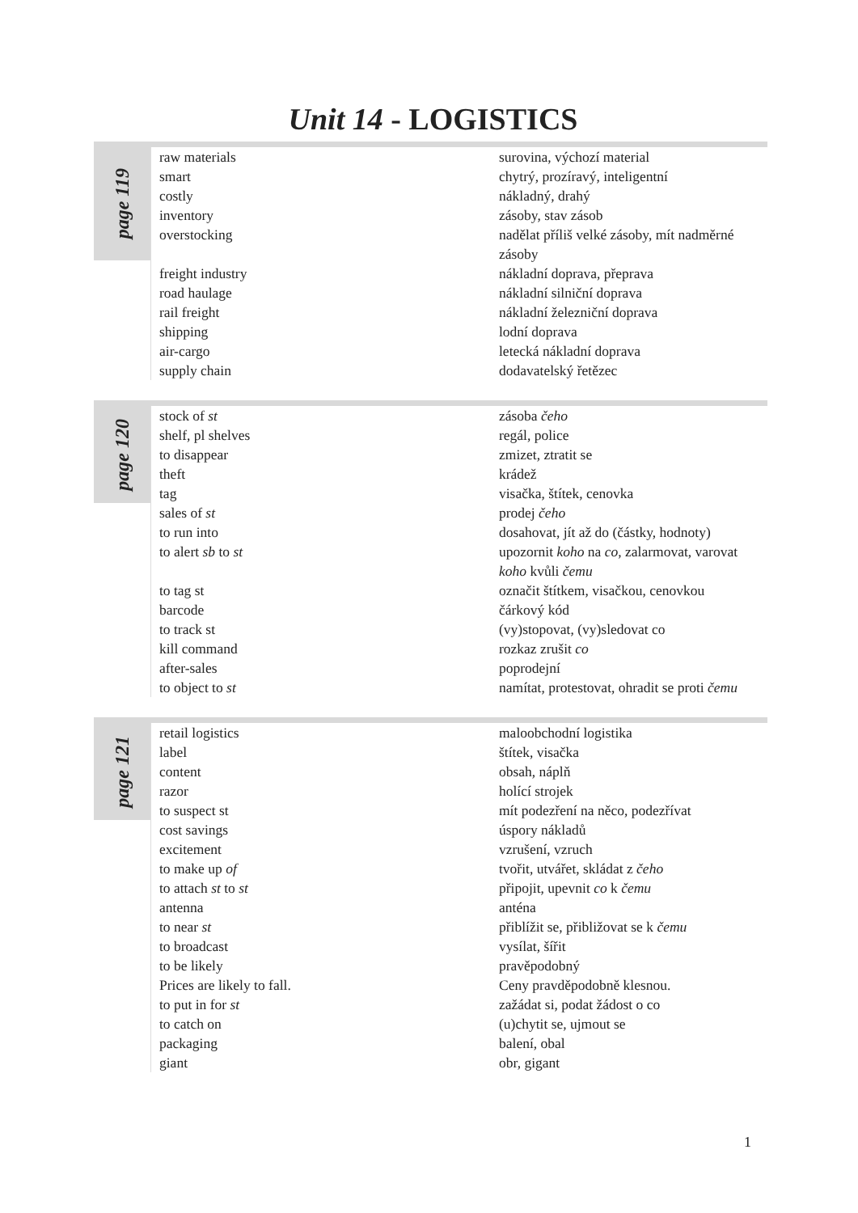Unit 14 - LOGISTICS
page 119
| raw materials | surovina, výchozí material |
| smart | chytrý, prozíravý, inteligentní |
| costly | nákladný, drahý |
| inventory | zásoby, stav zásob |
| overstocking | nadělat příliš velké zásoby, mít nadměrné zásoby |
| freight industry | nákladní doprava, přeprava |
| road haulage | nákladní silniční doprava |
| rail freight | nákladní železniční doprava |
| shipping | lodní doprava |
| air-cargo | letecká nákladní doprava |
| supply chain | dodavatelský řetězec |
page 120
| stock of st | zásoba čeho |
| shelf, pl shelves | regál, police |
| to disappear | zmizet, ztratit se |
| theft | krádež |
| tag | visačka, štítek, cenovka |
| sales of st | prodej čeho |
| to run into | dosahovat, jít až do (částky, hodnoty) |
| to alert sb to st | upozornit koho na co , zalarmovat, varovat koho kvůli čemu |
| to tag st | označit štítkem, visačkou, cenovkou |
| barcode | čárkový kód |
| to track st | (vy)stopovat, (vy)sledovat co |
| kill command | rozkaz zrušit co |
| after-sales | poprodejní |
| to object to st | namítat, protestovat, ohradit se proti čemu |
page 121
| retail logistics | maloobchodní logistika |
| label | štítek, visačka |
| content | obsah, náplň |
| razor | holící strojek |
| to suspect st | mít podezření na něco, podezřívat |
| cost savings | úspory nákladů |
| excitement | vzrušení, vzruch |
| to make up of | tvořit, utvářet, skládat z čeho |
| to attach st to st | připojit, upevnit co k čemu |
| antenna | anténa |
| to near st | přiblížit se, přibližovat se k čemu |
| to broadcast | vysílat, šířit |
| to be likely | pravěpodobný |
| Prices are likely to fall. | Ceny pravděpodobně klesnou. |
| to put in for st | zažádat si, podat žádost o co |
| to catch on | (u)chytit se, ujmout se |
| packaging | balení, obal |
| giant | obr, gigant |
1